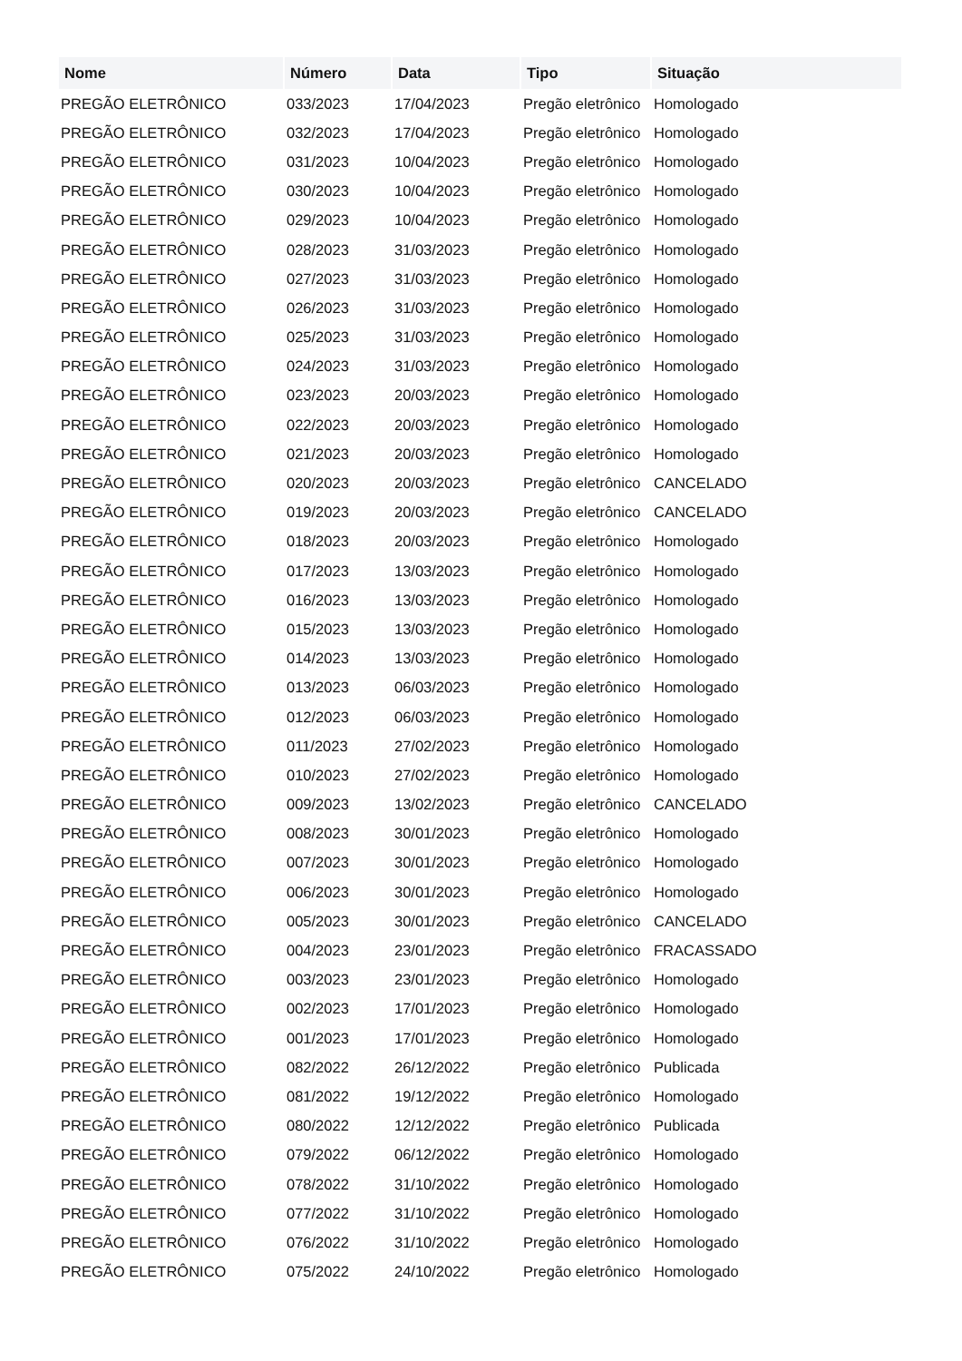| Nome | Número | Data | Tipo | Situação |
| --- | --- | --- | --- | --- |
| PREGÃO ELETRÔNICO | 033/2023 | 17/04/2023 | Pregão eletrônico | Homologado |
| PREGÃO ELETRÔNICO | 032/2023 | 17/04/2023 | Pregão eletrônico | Homologado |
| PREGÃO ELETRÔNICO | 031/2023 | 10/04/2023 | Pregão eletrônico | Homologado |
| PREGÃO ELETRÔNICO | 030/2023 | 10/04/2023 | Pregão eletrônico | Homologado |
| PREGÃO ELETRÔNICO | 029/2023 | 10/04/2023 | Pregão eletrônico | Homologado |
| PREGÃO ELETRÔNICO | 028/2023 | 31/03/2023 | Pregão eletrônico | Homologado |
| PREGÃO ELETRÔNICO | 027/2023 | 31/03/2023 | Pregão eletrônico | Homologado |
| PREGÃO ELETRÔNICO | 026/2023 | 31/03/2023 | Pregão eletrônico | Homologado |
| PREGÃO ELETRÔNICO | 025/2023 | 31/03/2023 | Pregão eletrônico | Homologado |
| PREGÃO ELETRÔNICO | 024/2023 | 31/03/2023 | Pregão eletrônico | Homologado |
| PREGÃO ELETRÔNICO | 023/2023 | 20/03/2023 | Pregão eletrônico | Homologado |
| PREGÃO ELETRÔNICO | 022/2023 | 20/03/2023 | Pregão eletrônico | Homologado |
| PREGÃO ELETRÔNICO | 021/2023 | 20/03/2023 | Pregão eletrônico | Homologado |
| PREGÃO ELETRÔNICO | 020/2023 | 20/03/2023 | Pregão eletrônico | CANCELADO |
| PREGÃO ELETRÔNICO | 019/2023 | 20/03/2023 | Pregão eletrônico | CANCELADO |
| PREGÃO ELETRÔNICO | 018/2023 | 20/03/2023 | Pregão eletrônico | Homologado |
| PREGÃO ELETRÔNICO | 017/2023 | 13/03/2023 | Pregão eletrônico | Homologado |
| PREGÃO ELETRÔNICO | 016/2023 | 13/03/2023 | Pregão eletrônico | Homologado |
| PREGÃO ELETRÔNICO | 015/2023 | 13/03/2023 | Pregão eletrônico | Homologado |
| PREGÃO ELETRÔNICO | 014/2023 | 13/03/2023 | Pregão eletrônico | Homologado |
| PREGÃO ELETRÔNICO | 013/2023 | 06/03/2023 | Pregão eletrônico | Homologado |
| PREGÃO ELETRÔNICO | 012/2023 | 06/03/2023 | Pregão eletrônico | Homologado |
| PREGÃO ELETRÔNICO | 011/2023 | 27/02/2023 | Pregão eletrônico | Homologado |
| PREGÃO ELETRÔNICO | 010/2023 | 27/02/2023 | Pregão eletrônico | Homologado |
| PREGÃO ELETRÔNICO | 009/2023 | 13/02/2023 | Pregão eletrônico | CANCELADO |
| PREGÃO ELETRÔNICO | 008/2023 | 30/01/2023 | Pregão eletrônico | Homologado |
| PREGÃO ELETRÔNICO | 007/2023 | 30/01/2023 | Pregão eletrônico | Homologado |
| PREGÃO ELETRÔNICO | 006/2023 | 30/01/2023 | Pregão eletrônico | Homologado |
| PREGÃO ELETRÔNICO | 005/2023 | 30/01/2023 | Pregão eletrônico | CANCELADO |
| PREGÃO ELETRÔNICO | 004/2023 | 23/01/2023 | Pregão eletrônico | FRACASSADO |
| PREGÃO ELETRÔNICO | 003/2023 | 23/01/2023 | Pregão eletrônico | Homologado |
| PREGÃO ELETRÔNICO | 002/2023 | 17/01/2023 | Pregão eletrônico | Homologado |
| PREGÃO ELETRÔNICO | 001/2023 | 17/01/2023 | Pregão eletrônico | Homologado |
| PREGÃO ELETRÔNICO | 082/2022 | 26/12/2022 | Pregão eletrônico | Publicada |
| PREGÃO ELETRÔNICO | 081/2022 | 19/12/2022 | Pregão eletrônico | Homologado |
| PREGÃO ELETRÔNICO | 080/2022 | 12/12/2022 | Pregão eletrônico | Publicada |
| PREGÃO ELETRÔNICO | 079/2022 | 06/12/2022 | Pregão eletrônico | Homologado |
| PREGÃO ELETRÔNICO | 078/2022 | 31/10/2022 | Pregão eletrônico | Homologado |
| PREGÃO ELETRÔNICO | 077/2022 | 31/10/2022 | Pregão eletrônico | Homologado |
| PREGÃO ELETRÔNICO | 076/2022 | 31/10/2022 | Pregão eletrônico | Homologado |
| PREGÃO ELETRÔNICO | 075/2022 | 24/10/2022 | Pregão eletrônico | Homologado |